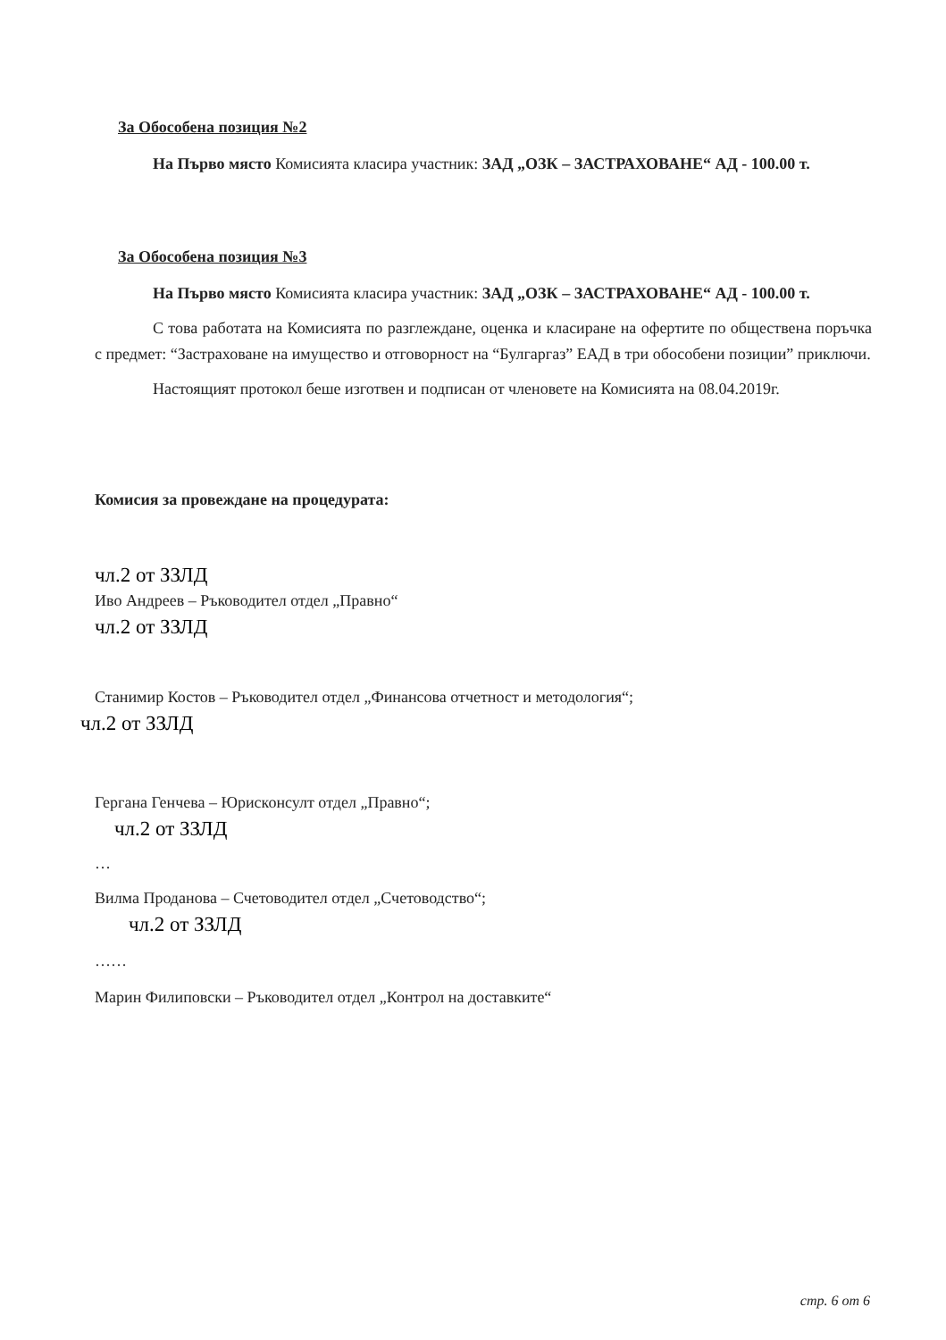За Обособена позиция №2
На Първо място Комисията класира участник: ЗАД „ОЗК – ЗАСТРАХОВАНЕ“ АД - 100.00 т.
За Обособена позиция №3
На Първо място Комисията класира участник: ЗАД „ОЗК – ЗАСТРАХОВАНЕ“ АД - 100.00 т.
С това работата на Комисията по разглеждане, оценка и класиране на офертите по обществена поръчка с предмет: “Застраховане на имущество и отговорност на “Булгаргаз” ЕАД в три обособени позиции” приключи.
Настоящият протокол беше изготвен и подписан от членовете на Комисията на 08.04.2019г.
Комисия за провеждане на процедурата:
чл.2 от ЗЗЛД
Иво Андреев – Ръководител отдел „Правно“
чл.2 от ЗЗЛД
Станимир Костов – Ръководител отдел „Финансова отчетност и методология“;
чл.2 от ЗЗЛД
Гергана Генчева – Юрисконсулт отдел „Правно“;
чл.2 от ЗЗЛД
…
Вилма Проданова – Счетоводител отдел „Счетоводство“;
чл.2 от ЗЗЛД
……
Марин Филиповски – Ръководител отдел „Контрол на доставките“
стр. 6 от 6